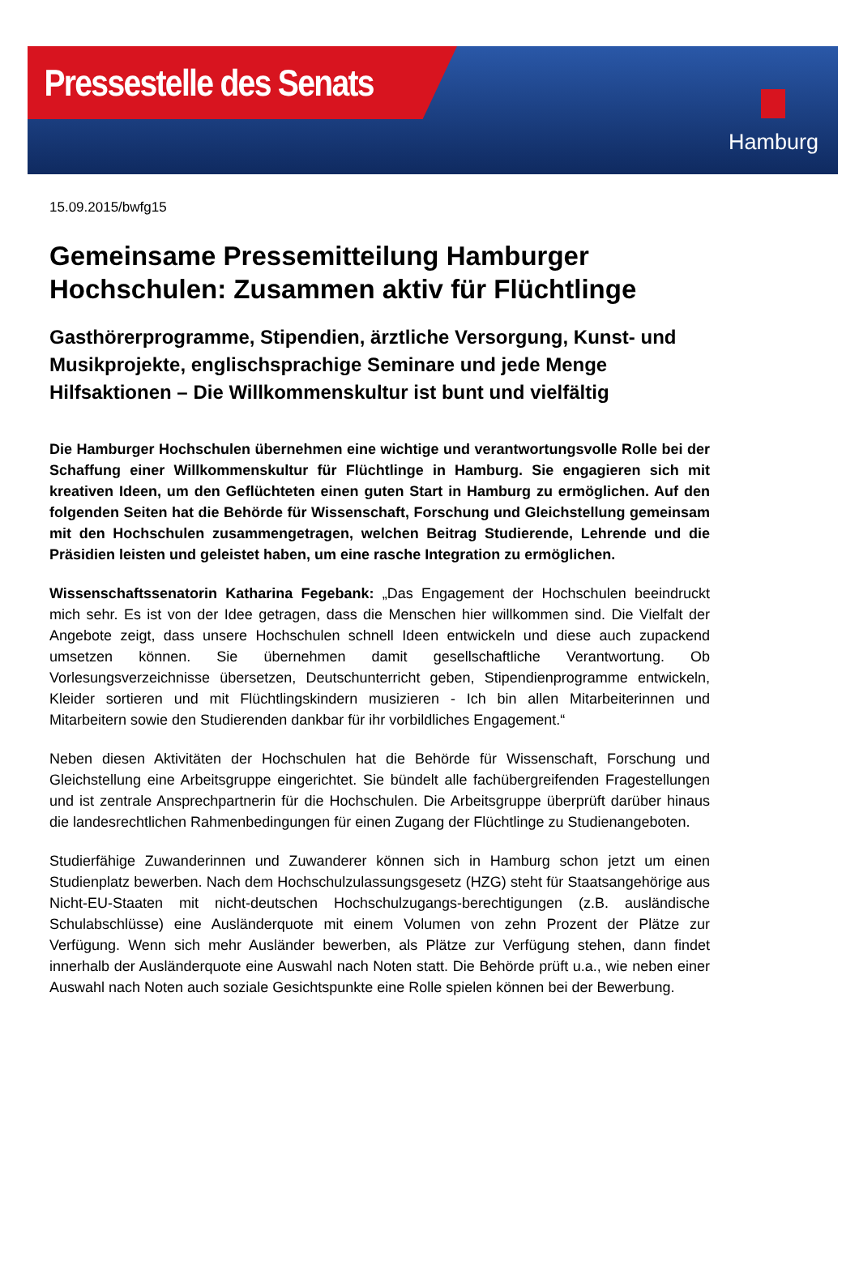Pressestelle des Senats
Hamburg
15.09.2015/bwfg15
Gemeinsame Pressemitteilung Hamburger Hochschulen: Zusammen aktiv für Flüchtlinge
Gasthörerprogramme, Stipendien, ärztliche Versorgung, Kunst- und Musikprojekte, englischsprachige Seminare und jede Menge Hilfsaktionen – Die Willkommenskultur ist bunt und vielfältig
Die Hamburger Hochschulen übernehmen eine wichtige und verantwortungsvolle Rolle bei der Schaffung einer Willkommenskultur für Flüchtlinge in Hamburg. Sie engagieren sich mit kreativen Ideen, um den Geflüchteten einen guten Start in Hamburg zu ermöglichen. Auf den folgenden Seiten hat die Behörde für Wissenschaft, Forschung und Gleichstellung gemeinsam mit den Hochschulen zusammengetragen, welchen Beitrag Studierende, Lehrende und die Präsidien leisten und geleistet haben, um eine rasche Integration zu ermöglichen.
Wissenschaftssenatorin Katharina Fegebank: „Das Engagement der Hochschulen beeindruckt mich sehr. Es ist von der Idee getragen, dass die Menschen hier willkommen sind. Die Vielfalt der Angebote zeigt, dass unsere Hochschulen schnell Ideen entwickeln und diese auch zupackend umsetzen können. Sie übernehmen damit gesellschaftliche Verantwortung. Ob Vorlesungsverzeichnisse übersetzen, Deutschunterricht geben, Stipendienprogramme entwickeln, Kleider sortieren und mit Flüchtlingskindern musizieren - Ich bin allen Mitarbeiterinnen und Mitarbeitern sowie den Studierenden dankbar für ihr vorbildliches Engagement.“
Neben diesen Aktivitäten der Hochschulen hat die Behörde für Wissenschaft, Forschung und Gleichstellung eine Arbeitsgruppe eingerichtet. Sie bündelt alle fachübergreifenden Fragestellungen und ist zentrale Ansprechpartnerin für die Hochschulen. Die Arbeitsgruppe überprüft darüber hinaus die landesrechtlichen Rahmenbedingungen für einen Zugang der Flüchtlinge zu Studienangeboten.
Studierfähige Zuwanderinnen und Zuwanderer können sich in Hamburg schon jetzt um einen Studienplatz bewerben. Nach dem Hochschulzulassungsgesetz (HZG) steht für Staatsangehörige aus Nicht-EU-Staaten mit nicht-deutschen Hochschulzugangs-berechtigungen (z.B. ausländische Schulabschlüsse) eine Ausländerquote mit einem Volumen von zehn Prozent der Plätze zur Verfügung. Wenn sich mehr Ausländer bewerben, als Plätze zur Verfügung stehen, dann findet innerhalb der Ausländerquote eine Auswahl nach Noten statt. Die Behörde prüft u.a., wie neben einer Auswahl nach Noten auch soziale Gesichtspunkte eine Rolle spielen können bei der Bewerbung.